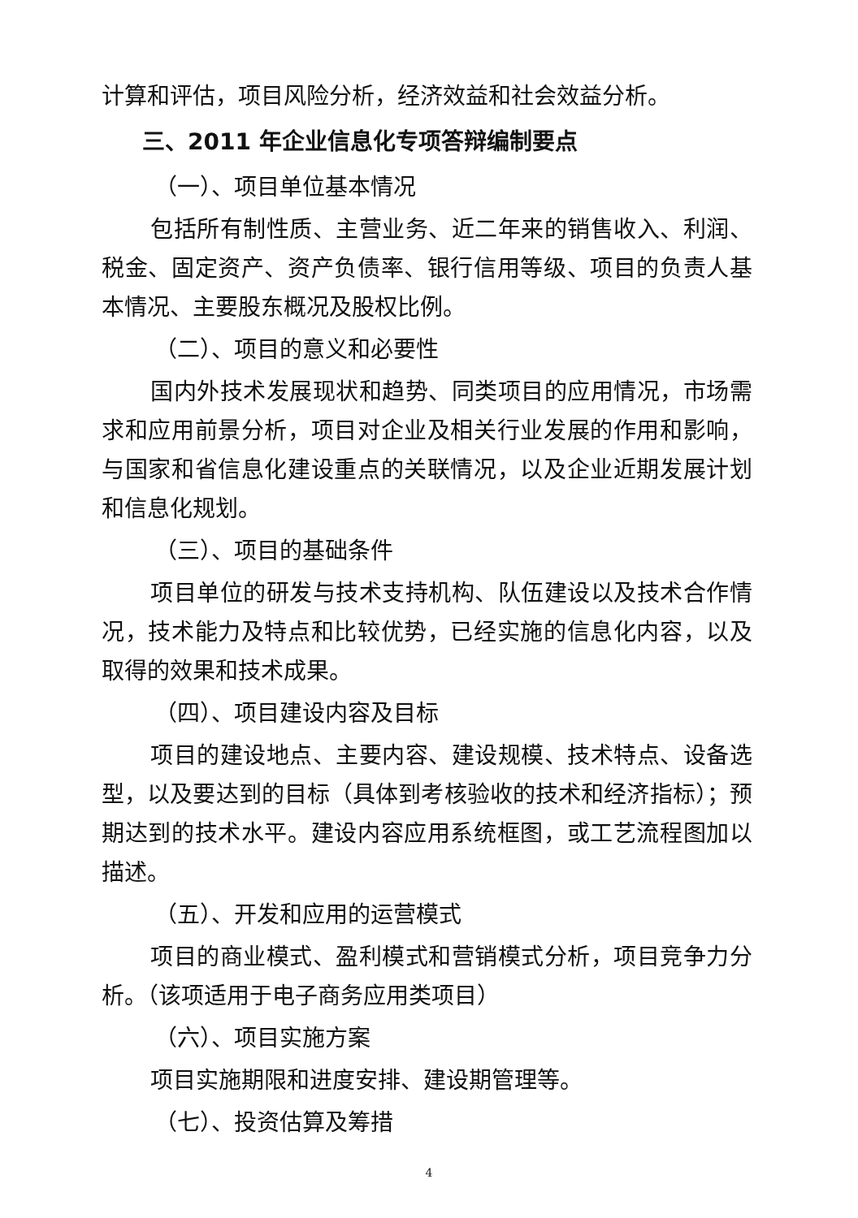计算和评估，项目风险分析，经济效益和社会效益分析。
三、2011 年企业信息化专项答辩编制要点
（一）、项目单位基本情况
包括所有制性质、主营业务、近二年来的销售收入、利润、税金、固定资产、资产负债率、银行信用等级、项目的负责人基本情况、主要股东概况及股权比例。
（二）、项目的意义和必要性
国内外技术发展现状和趋势、同类项目的应用情况，市场需求和应用前景分析，项目对企业及相关行业发展的作用和影响，与国家和省信息化建设重点的关联情况，以及企业近期发展计划和信息化规划。
（三）、项目的基础条件
项目单位的研发与技术支持机构、队伍建设以及技术合作情况，技术能力及特点和比较优势，已经实施的信息化内容，以及取得的效果和技术成果。
（四）、项目建设内容及目标
项目的建设地点、主要内容、建设规模、技术特点、设备选型，以及要达到的目标（具体到考核验收的技术和经济指标）；预期达到的技术水平。建设内容应用系统框图，或工艺流程图加以描述。
（五）、开发和应用的运营模式
项目的商业模式、盈利模式和营销模式分析，项目竞争力分析。（该项适用于电子商务应用类项目）
（六）、项目实施方案
项目实施期限和进度安排、建设期管理等。
（七）、投资估算及筹措
4